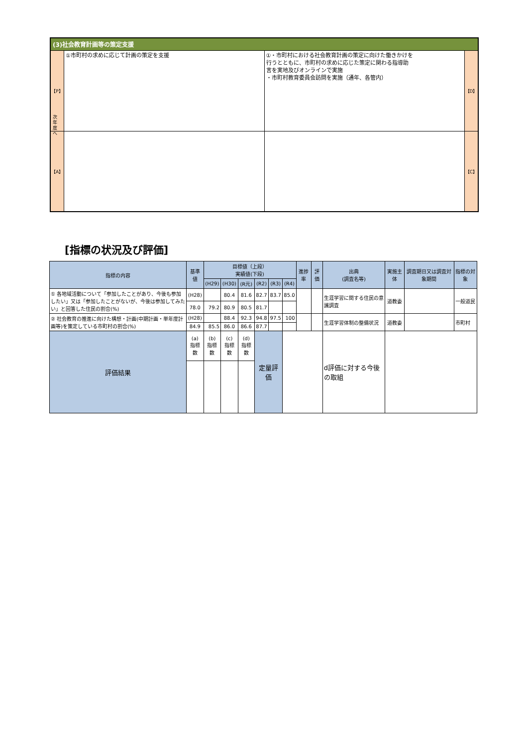(3)社会教育計画等の策定支援
【P】
①市町村の求めに応じて計画の策定を支援
①・市町村における社会教育計画の策定に向けた働きかけを
行うとともに、市町村の求めに応じた策定に関わる指導助
言を実地及びオンラインで実施
・市町村教育委員会訪問を実施（通年、各管内）
【D】
【A】 【C】
次年度へ
[指標の状況及び評価]
| 指標の内容 | 基準値 | 目標値（上段） 実績値(下段) | | | | | | 進捗率 | 評価 | 出典 (調査名等) | 実施主体 | 調査期日又は調査対象期間 | 指標の対象 |
| --- | --- | --- | --- | --- | --- | --- | --- | --- | --- | --- | --- | --- | --- |
| | | (H29) | (H30) | (R元) | (R2) | (R3) | (R4) | | | | | | |
| ① 各地域活動について「参加したことがあり、今後も参加したい」又は「参加したことがないが、今後は参加してみたい」と回答した住民の割合(%) | (H28) | | 80.4 | 81.6 | 82.7 | 83.7 | 85.0 | | | 生涯学習に関する住民の意識調査 | 道教委 | | 一般道民 |
| | 78.0 | 79.2 | 80.9 | 80.5 | 81.7 | | | | | | | | |
| ② 社会教育の推進に向けた構想・計画(中期計画・単年度計画等)を策定している市町村の割合(%) | (H28) | | 88.4 | 92.3 | 94.8 | 97.5 | 100 | | | 生涯学習体制の整備状況 | 道教委 | | 市町村 |
| | 84.9 | 85.5 | 86.0 | 86.6 | 87.7 | | | | | | | | |
| 評価結果 | (a) 指標数 | (b) 指標数 | (c) 指標数 | (d) 指標数 | 定量評価 | | | | | d評価に対する今後の取組 | | | |